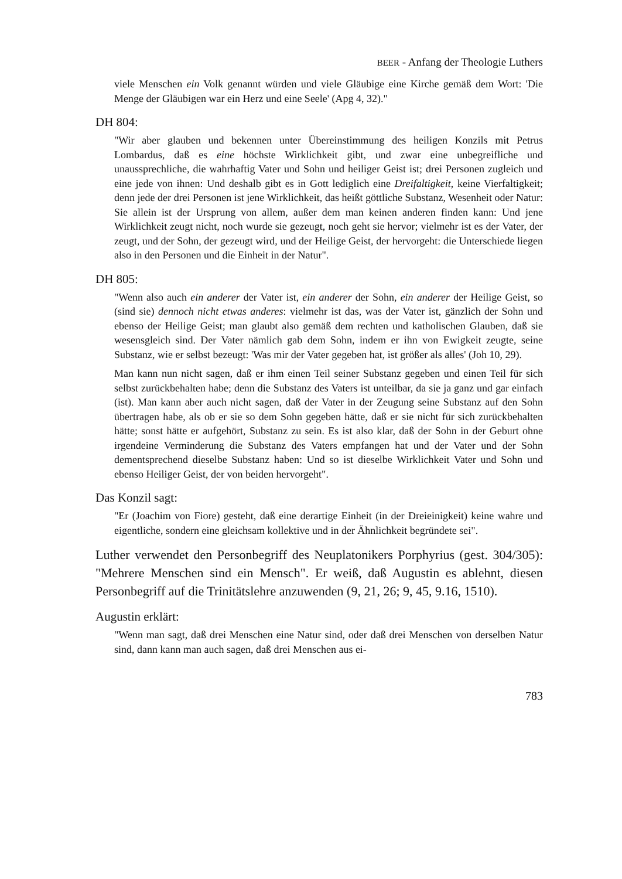BEER - Anfang der Theologie Luthers
viele Menschen ein Volk genannt würden und viele Gläubige eine Kirche gemäß dem Wort: 'Die Menge der Gläubigen war ein Herz und eine Seele' (Apg 4, 32)."
DH 804:
"Wir aber glauben und bekennen unter Übereinstimmung des heiligen Konzils mit Petrus Lombardus, daß es eine höchste Wirklichkeit gibt, und zwar eine unbegreifliche und unaussprechliche, die wahrhaftig Vater und Sohn und heiliger Geist ist; drei Personen zugleich und eine jede von ihnen: Und deshalb gibt es in Gott lediglich eine Dreifaltigkeit, keine Vierfaltigkeit; denn jede der drei Personen ist jene Wirklichkeit, das heißt göttliche Substanz, Wesenheit oder Natur: Sie allein ist der Ursprung von allem, außer dem man keinen anderen finden kann: Und jene Wirklichkeit zeugt nicht, noch wurde sie gezeugt, noch geht sie hervor; vielmehr ist es der Vater, der zeugt, und der Sohn, der gezeugt wird, und der Heilige Geist, der hervorgeht: die Unterschiede liegen also in den Personen und die Einheit in der Natur".
DH 805:
"Wenn also auch ein anderer der Vater ist, ein anderer der Sohn, ein anderer der Heilige Geist, so (sind sie) dennoch nicht etwas anderes: vielmehr ist das, was der Vater ist, gänzlich der Sohn und ebenso der Heilige Geist; man glaubt also gemäß dem rechten und katholischen Glauben, daß sie wesensgleich sind. Der Vater nämlich gab dem Sohn, indem er ihn von Ewigkeit zeugte, seine Substanz, wie er selbst bezeugt: 'Was mir der Vater gegeben hat, ist größer als alles' (Joh 10, 29).
Man kann nun nicht sagen, daß er ihm einen Teil seiner Substanz gegeben und einen Teil für sich selbst zurückbehalten habe; denn die Substanz des Vaters ist unteilbar, da sie ja ganz und gar einfach (ist). Man kann aber auch nicht sagen, daß der Vater in der Zeugung seine Substanz auf den Sohn übertragen habe, als ob er sie so dem Sohn gegeben hätte, daß er sie nicht für sich zurückbehalten hätte; sonst hätte er aufgehört, Substanz zu sein. Es ist also klar, daß der Sohn in der Geburt ohne irgendeine Verminderung die Substanz des Vaters empfangen hat und der Vater und der Sohn dementsprechend dieselbe Substanz haben: Und so ist dieselbe Wirklichkeit Vater und Sohn und ebenso Heiliger Geist, der von beiden hervorgeht".
Das Konzil sagt:
"Er (Joachim von Fiore) gesteht, daß eine derartige Einheit (in der Dreieinigkeit) keine wahre und eigentliche, sondern eine gleichsam kollektive und in der Ähnlichkeit begründete sei".
Luther verwendet den Personbegriff des Neuplatonikers Porphyrius (gest. 304/305): "Mehrere Menschen sind ein Mensch". Er weiß, daß Augustin es ablehnt, diesen Personbegriff auf die Trinitätslehre anzuwenden (9, 21, 26; 9, 45, 9.16, 1510).
Augustin erklärt:
"Wenn man sagt, daß drei Menschen eine Natur sind, oder daß drei Menschen von derselben Natur sind, dann kann man auch sagen, daß drei Menschen aus ei-
783